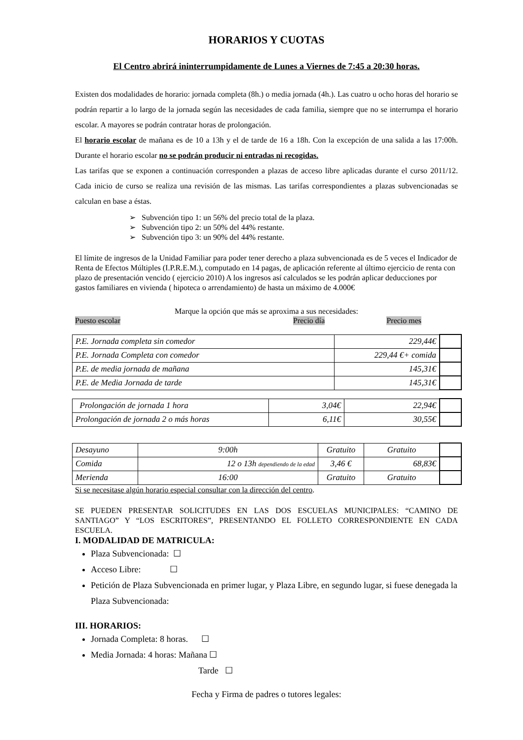HORARIOS Y CUOTAS
El Centro abrirá ininterrumpidamente de Lunes a Viernes de 7:45 a 20:30 horas.
Existen dos modalidades de horario: jornada completa (8h.) o media jornada (4h.). Las cuatro u ocho horas del horario se podrán repartir a lo largo de la jornada según las necesidades de cada familia, siempre que no se interrumpa el horario escolar. A mayores se podrán contratar horas de prolongación.
El horario escolar de mañana es de 10 a 13h y el de tarde de 16 a 18h. Con la excepción de una salida a las 17:00h. Durante el horario escolar no se podrán producir ni entradas ni recogidas.
Las tarifas que se exponen a continuación corresponden a plazas de acceso libre aplicadas durante el curso 2011/12. Cada inicio de curso se realiza una revisión de las mismas. Las tarifas correspondientes a plazas subvencionadas se calculan en base a éstas.
➢ Subvención tipo 1: un 56% del precio total de la plaza.
➢ Subvención tipo 2: un 50% del 44% restante.
➢ Subvención tipo 3: un 90% del 44% restante.
El límite de ingresos de la Unidad Familiar para poder tener derecho a plaza subvencionada es de 5 veces el Indicador de Renta de Efectos Múltiples (I.P.R.E.M.), computado en 14 pagas, de aplicación referente al último ejercicio de renta con plazo de presentación vencido ( ejercicio 2010) A los ingresos así calculados se les podrán aplicar deducciones por gastos familiares en vivienda ( hipoteca o arrendamiento) de hasta un máximo de 4.000€
Marque la opción que más se aproxima a sus necesidades:
Puesto escolar Precio día Precio mes
| P.E. Jornada completa sin comedor | 229,44€ | |
| P.E. Jornada Completa con comedor | 229,44 €+ comida | |
| P.E. de media jornada de mañana | 145,31€ | |
| P.E. de Media Jornada de tarde | 145,31€ | |
| Prolongación de jornada 1 hora | 3,04€ | 22,94€ | |
| Prolongación de jornada 2 o más horas | 6,11€ | 30,55€ | |
| Desayuno | 9:00h | Gratuito | Gratuito | |
| Comida | 12 o 13h dependiendo de la edad | 3,46 € | 68,83€ | |
| Merienda | 16:00 | Gratuito | Gratuito | |
Si se necesitase algún horario especial consultar con la dirección del centro.
SE PUEDEN PRESENTAR SOLICITUDES EN LAS DOS ESCUELAS MUNICIPALES: “CAMINO DE SANTIAGO” Y “LOS ESCRITORES”, PRESENTANDO EL FOLLETO CORRESPONDIENTE EN CADA ESCUELA.
I. MODALIDAD DE MATRICULA:
Plaza Subvencionada: ☐
Acceso Libre: ☐
Petición de Plaza Subvencionada en primer lugar, y Plaza Libre, en segundo lugar, si fuese denegada la Plaza Subvencionada:
III. HORARIOS:
Jornada Completa: 8 horas. ☐
Media Jornada: 4 horas: Mañana ☐
Tarde ☐
Fecha y Firma de padres o tutores legales: